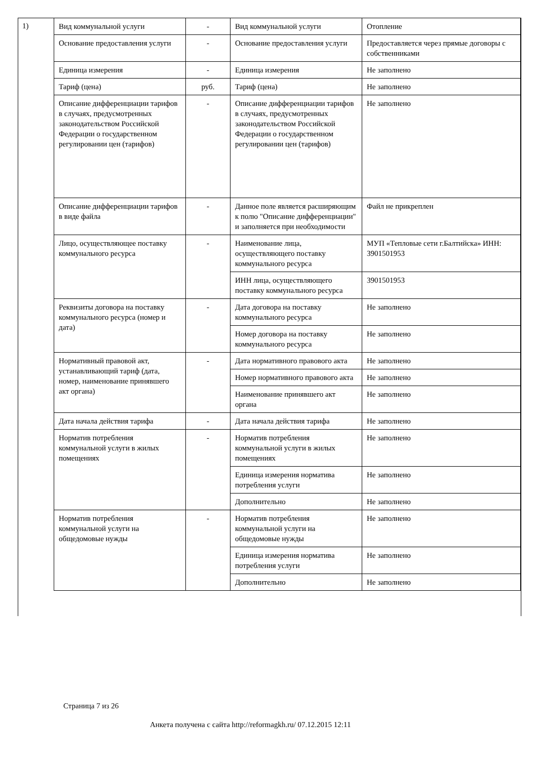1)
| Вид коммунальной услуги | - | Вид коммунальной услуги | Отопление |
| Основание предоставления услуги | - | Основание предоставления услуги | Предоставляется через прямые договоры с собственниками |
| Единица измерения | - | Единица измерения | Не заполнено |
| Тариф (цена) | руб. | Тариф (цена) | Не заполнено |
| Описание дифференциации тарифов в случаях, предусмотренных законодательством Российской Федерации о государственном регулировании цен (тарифов) | - | Описание дифференциации тарифов в случаях, предусмотренных законодательством Российской Федерации о государственном регулировании цен (тарифов) | Не заполнено |
| Описание дифференциации тарифов в виде файла | - | Данное поле является расширяющим к полю "Описание дифференциации" и заполняется при необходимости | Файл не прикреплен |
| Лицо, осуществляющее поставку коммунального ресурса | - | Наименование лица, осуществляющего поставку коммунального ресурса | МУП «Тепловые сети г.Балтийска» ИНН: 3901501953 |
| | | ИНН лица, осуществляющего поставку коммунального ресурса | 3901501953 |
| Реквизиты договора на поставку коммунального ресурса (номер и дата) | - | Дата договора на поставку коммунального ресурса | Не заполнено |
| | | Номер договора на поставку коммунального ресурса | Не заполнено |
| Нормативный правовой акт, устанавливающий тариф (дата, номер, наименование принявшего акт органа) | - | Дата нормативного правового акта | Не заполнено |
| | | Номер нормативного правового акта | Не заполнено |
| | | Наименование принявшего акт органа | Не заполнено |
| Дата начала действия тарифа | - | Дата начала действия тарифа | Не заполнено |
| Норматив потребления коммунальной услуги в жилых помещениях | - | Норматив потребления коммунальной услуги в жилых помещениях | Не заполнено |
| | | Единица измерения норматива потребления услуги | Не заполнено |
| | | Дополнительно | Не заполнено |
| Норматив потребления коммунальной услуги на общедомовые нужды | - | Норматив потребления коммунальной услуги на общедомовые нужды | Не заполнено |
| | | Единица измерения норматива потребления услуги | Не заполнено |
| | | Дополнительно | Не заполнено |
Страница 7 из 26
Анкета получена с сайта http://reformagkh.ru/ 07.12.2015 12:11